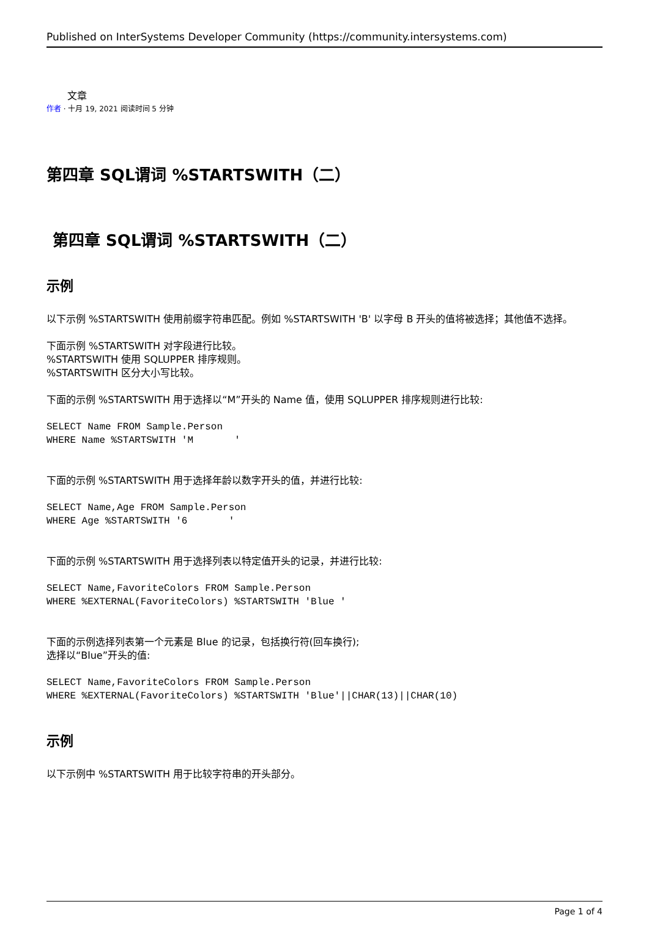Published on InterSystems Developer Community (https://community.intersystems.com)
文章
作者 · 十月 19, 2021 阅读时间 5 分钟
第四章 SQL谓词 %STARTSWITH（二）
第四章 SQL谓词 %STARTSWITH（二）
示例
以下示例 %STARTSWITH 使用前缀字符串匹配。例如 %STARTSWITH 'B' 以字母 B 开头的值将被选择；其他值不选择。
下面示例 %STARTSWITH 对字段进行比较。
%STARTSWITH 使用 SQLUPPER 排序规则。
%STARTSWITH 区分大小写比较。
下面的示例 %STARTSWITH 用于选择以“M”开头的 Name 值，使用 SQLUPPER 排序规则进行比较:
SELECT Name FROM Sample.Person
WHERE Name %STARTSWITH 'M       '
下面的示例 %STARTSWITH 用于选择年龄以数字开头的值，并进行比较:
SELECT Name,Age FROM Sample.Person
WHERE Age %STARTSWITH '6       '
下面的示例 %STARTSWITH 用于选择列表以特定值开头的记录，并进行比较:
SELECT Name,FavoriteColors FROM Sample.Person
WHERE %EXTERNAL(FavoriteColors) %STARTSWITH 'Blue '
下面的示例选择列表第一个元素是 Blue 的记录，包括换行符(回车换行);
选择以“Blue”开头的值:
SELECT Name,FavoriteColors FROM Sample.Person
WHERE %EXTERNAL(FavoriteColors) %STARTSWITH 'Blue'||CHAR(13)||CHAR(10)
示例
以下示例中 %STARTSWITH 用于比较字符串的开头部分。
Page 1 of 4